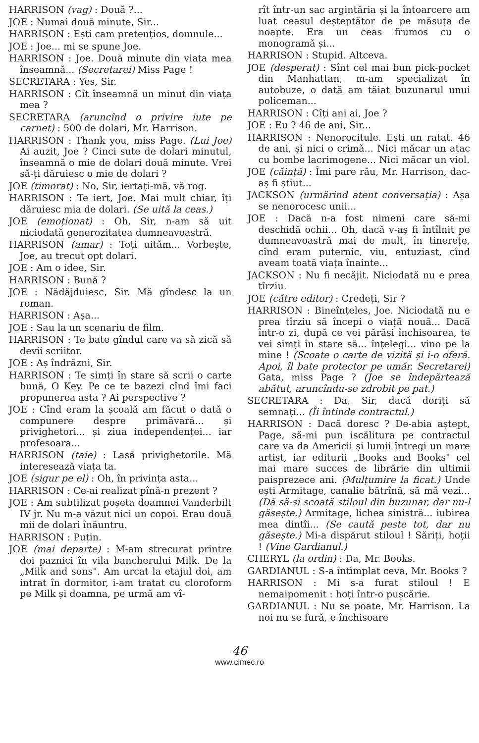HARRISON (vag) : Două ?...
JOE : Numai două minute, Sir...
HARRISON : Ești cam pretențios, domnule...
JOE : Joe... mi se spune Joe.
HARRISON : Joe. Două minute din viața mea înseamnă... (Secretarei) Miss Page !
SECRETARA : Yes, Sir.
HARRISON : Cît înseamnă un minut din viața mea ?
SECRETARA (aruncînd o privire iute pe carnet) : 500 de dolari, Mr. Harrison.
HARRISON : Thank you, miss Page. (Lui Joe) Ai auzit, Joe ? Cinci sute de dolari minutul, înseamnă o mie de dolari două minute. Vrei să-ți dăruiesc o mie de dolari ?
JOE (timorat) : No, Sir, iertați-mă, vă rog.
HARRISON : Te iert, Joe. Mai mult chiar, îți dăruiesc mia de dolari. (Se uită la ceas.)
JOE (emoționat) : Oh, Sir, n-am să uit niciodată generozitatea dumneavoastră.
HARRISON (amar) : Toți uităm... Vorbește, Joe, au trecut opt dolari.
JOE : Am o idee, Sir.
HARRISON : Bună ?
JOE : Nădăjduiesc, Sir. Mă gîndesc la un roman.
HARRISON : Așa...
JOE : Sau la un scenariu de film.
HARRISON : Te bate gîndul care va să zică să devii scriitor.
JOE : Aș îndrăzni, Sir.
HARRISON : Te simți în stare să scrii o carte bună, O Key. Pe ce te bazezi cînd îmi faci propunerea asta ? Ai perspective ?
JOE : Cînd eram la școală am făcut o dată o compunere despre primăvară... și privighetori... și ziua independenței... iar profesoara...
HARRISON (taie) : Lasă privighetorile. Mă interesează viața ta.
JOE (sigur pe el) : Oh, în privința asta...
HARRISON : Ce-ai realizat pînă-n prezent ?
JOE : Am subtilizat poșeta doamnei Vanderbilt IV jr. Nu m-a văzut nici un copoi. Erau două mii de dolari înăuntru.
HARRISON : Puțin.
JOE (mai departe) : M-am strecurat printre doi paznici în vila bancherului Milk. De la „Milk and sons". Am urcat la etajul doi, am intrat în dormitor, i-am tratat cu cloroform pe Milk și doamna, pe urmă am vî-
rît într-un sac argintăria și la întoarcere am luat ceasul deșteptător de pe măsuța de noapte. Era un ceas frumos cu o monogramă și...
HARRISON : Stupid. Altceva.
JOE (desperat) : Sînt cel mai bun pick-pocket din Manhattan, m-am specializat în autobuze, o dată am tăiat buzunarul unui policeman...
HARRISON : Cîți ani ai, Joe ?
JOE : Eu ? 46 de ani, Sir...
HARRISON : Nenorocitule. Ești un ratat. 46 de ani, și nici o crimă... Nici măcar un atac cu bombe lacrimogene... Nici măcar un viol.
JOE (căință) : Îmi pare rău, Mr. Harrison, dac-aș fi știut...
JACKSON (urmărind atent conversația) : Așa se nenorocesc unii...
JOE : Dacă n-a fost nimeni care să-mi deschidă ochii... Oh, dacă v-aș fi întîlnit pe dumneavoastră mai de mult, în tinerețe, cînd eram puternic, viu, entuziast, cînd aveam toată viața înainte...
JACKSON : Nu fi necăjit. Niciodată nu e prea tîrziu.
JOE (către editor) : Credeți, Sir ?
HARRISON : Bineînțeles, Joe. Niciodată nu e prea tîrziu să începi o viață nouă... Dacă într-o zi, după ce vei părăsi închisoarea, te vei simți în stare să... înțelegi... vino pe la mine ! (Scoate o carte de vizită și i-o oferă. Apoi, îl bate protector pe umăr. Secretarei) Gata, miss Page ? (Joe se îndepărtează abătut, aruncîndu-se zdrobit pe pat.)
SECRETARA : Da, Sir, dacă doriți să semnați... (Îi întinde contractul.)
HARRISON : Dacă doresc ? De-abia aștept, Page, să-mi pun iscălitura pe contractul care va da Americii și lumii întregi un mare artist, iar editurii „Books and Books" cel mai mare succes de librărie din ultimii paisprezece ani. (Mulțumire la ficat.) Unde ești Armitage, canalie bătrînă, să mă vezi... (Dă să-și scoată stiloul din buzunar, dar nu-l găsește.) Armitage, lichea sinistră... iubirea mea dintîi... (Se caută peste tot, dar nu găsește.) Mi-a dispărut stiloul ! Săriți, hoții ! (Vine Gardianul.)
CHERYL (la ordin) : Da, Mr. Books.
GARDIANUL : S-a întîmplat ceva, Mr. Books ?
HARRISON : Mi s-a furat stiloul ! E nemaipomenit : hoți într-o pușcărie.
GARDIANUL : Nu se poate, Mr. Harrison. La noi nu se fură, e închisoare
46
www.cimec.ro